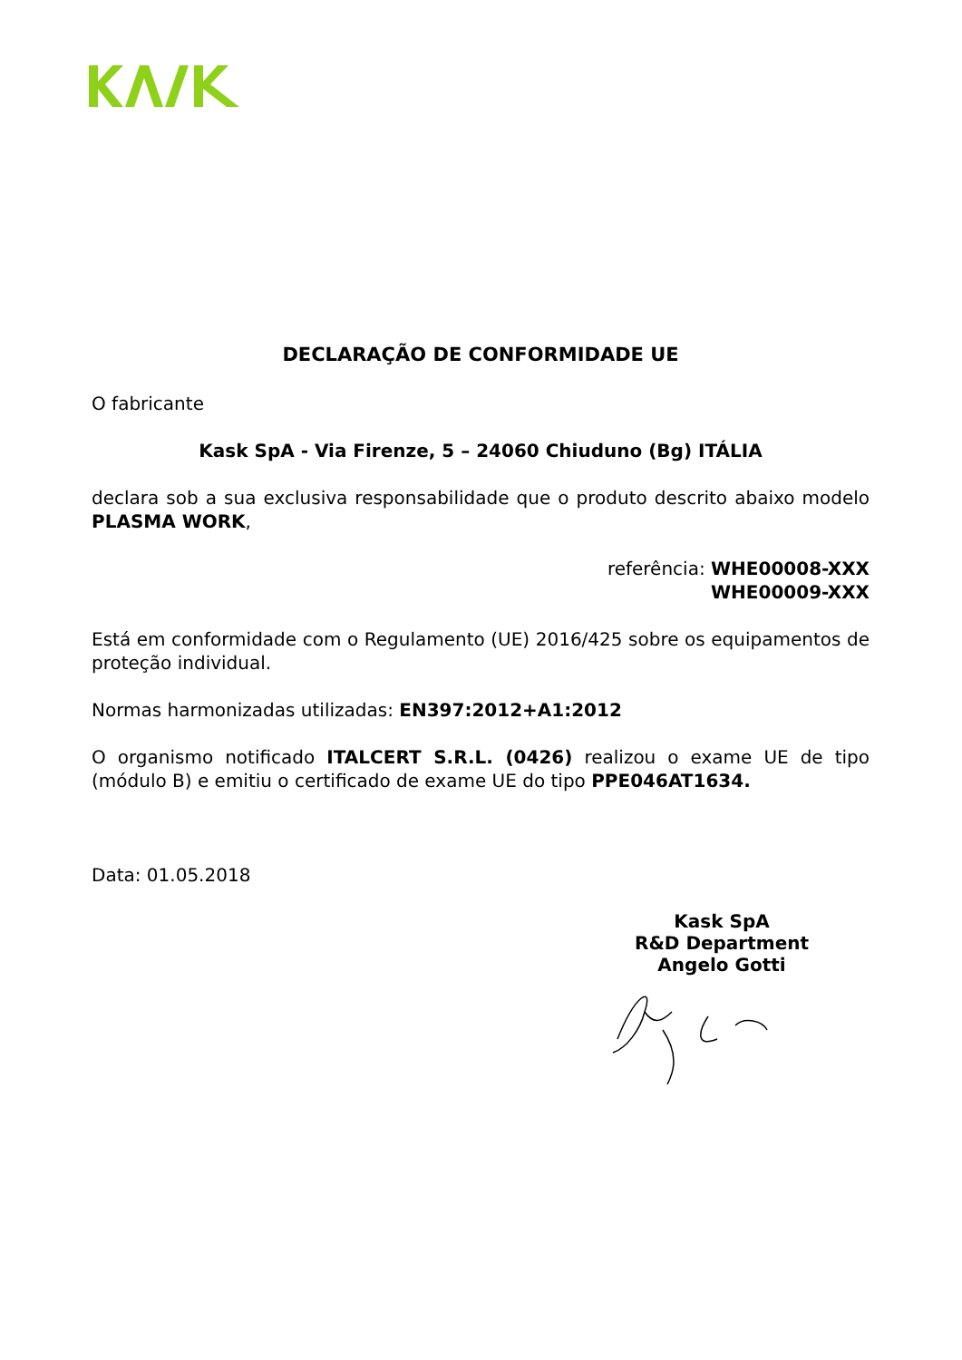DECLARAÇÃO DE CONFORMIDADE UE
O fabricante
Kask SpA - Via Firenze, 5 – 24060 Chiuduno (Bg) ITÁLIA
declara sob a sua exclusiva responsabilidade que o produto descrito abaixo modelo PLASMA WORK,
referência: WHE00008-XXX
WHE00009-XXX
Está em conformidade com o Regulamento (UE) 2016/425 sobre os equipamentos de proteção individual.
Normas harmonizadas utilizadas: EN397:2012+A1:2012
O organismo notificado ITALCERT S.R.L. (0426) realizou o exame UE de tipo (módulo B) e emitiu o certificado de exame UE do tipo PPE046AT1634.
Data: 01.05.2018
Kask SpA
R&D Department
Angelo Gotti